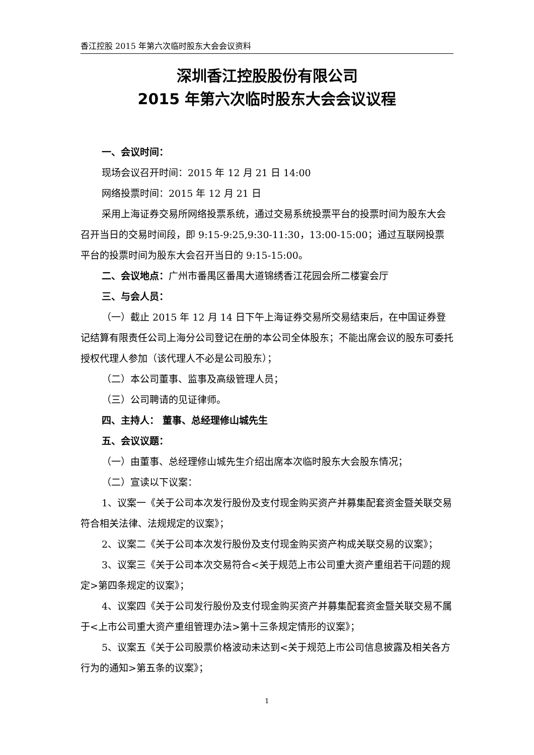香江控股 2015 年第六次临时股东大会会议资料
深圳香江控股股份有限公司
2015 年第六次临时股东大会会议议程
一、会议时间：
现场会议召开时间：2015 年 12 月 21 日 14:00
网络投票时间：2015 年 12 月 21 日
采用上海证券交易所网络投票系统，通过交易系统投票平台的投票时间为股东大会召开当日的交易时间段，即 9:15-9:25,9:30-11:30，13:00-15:00；通过互联网投票平台的投票时间为股东大会召开当日的 9:15-15:00。
二、会议地点：广州市番禺区番禺大道锦绣香江花园会所二楼宴会厅
三、与会人员：
（一）截止 2015 年 12 月 14 日下午上海证券交易所交易结束后，在中国证券登记结算有限责任公司上海分公司登记在册的本公司全体股东；不能出席会议的股东可委托授权代理人参加（该代理人不必是公司股东）；
（二）本公司董事、监事及高级管理人员；
（三）公司聘请的见证律师。
四、主持人： 董事、总经理修山城先生
五、会议议题：
（一）由董事、总经理修山城先生介绍出席本次临时股东大会股东情况；
（二）宣读以下议案：
1、议案一《关于公司本次发行股份及支付现金购买资产并募集配套资金暨关联交易符合相关法律、法规规定的议案》；
2、议案二《关于公司本次发行股份及支付现金购买资产构成关联交易的议案》；
3、议案三《关于公司本次交易符合<关于规范上市公司重大资产重组若干问题的规定>第四条规定的议案》；
4、议案四《关于公司发行股份及支付现金购买资产并募集配套资金暨关联交易不属于<上市公司重大资产重组管理办法>第十三条规定情形的议案》；
5、议案五《关于公司股票价格波动未达到<关于规范上市公司信息披露及相关各方行为的通知>第五条的议案》；
1